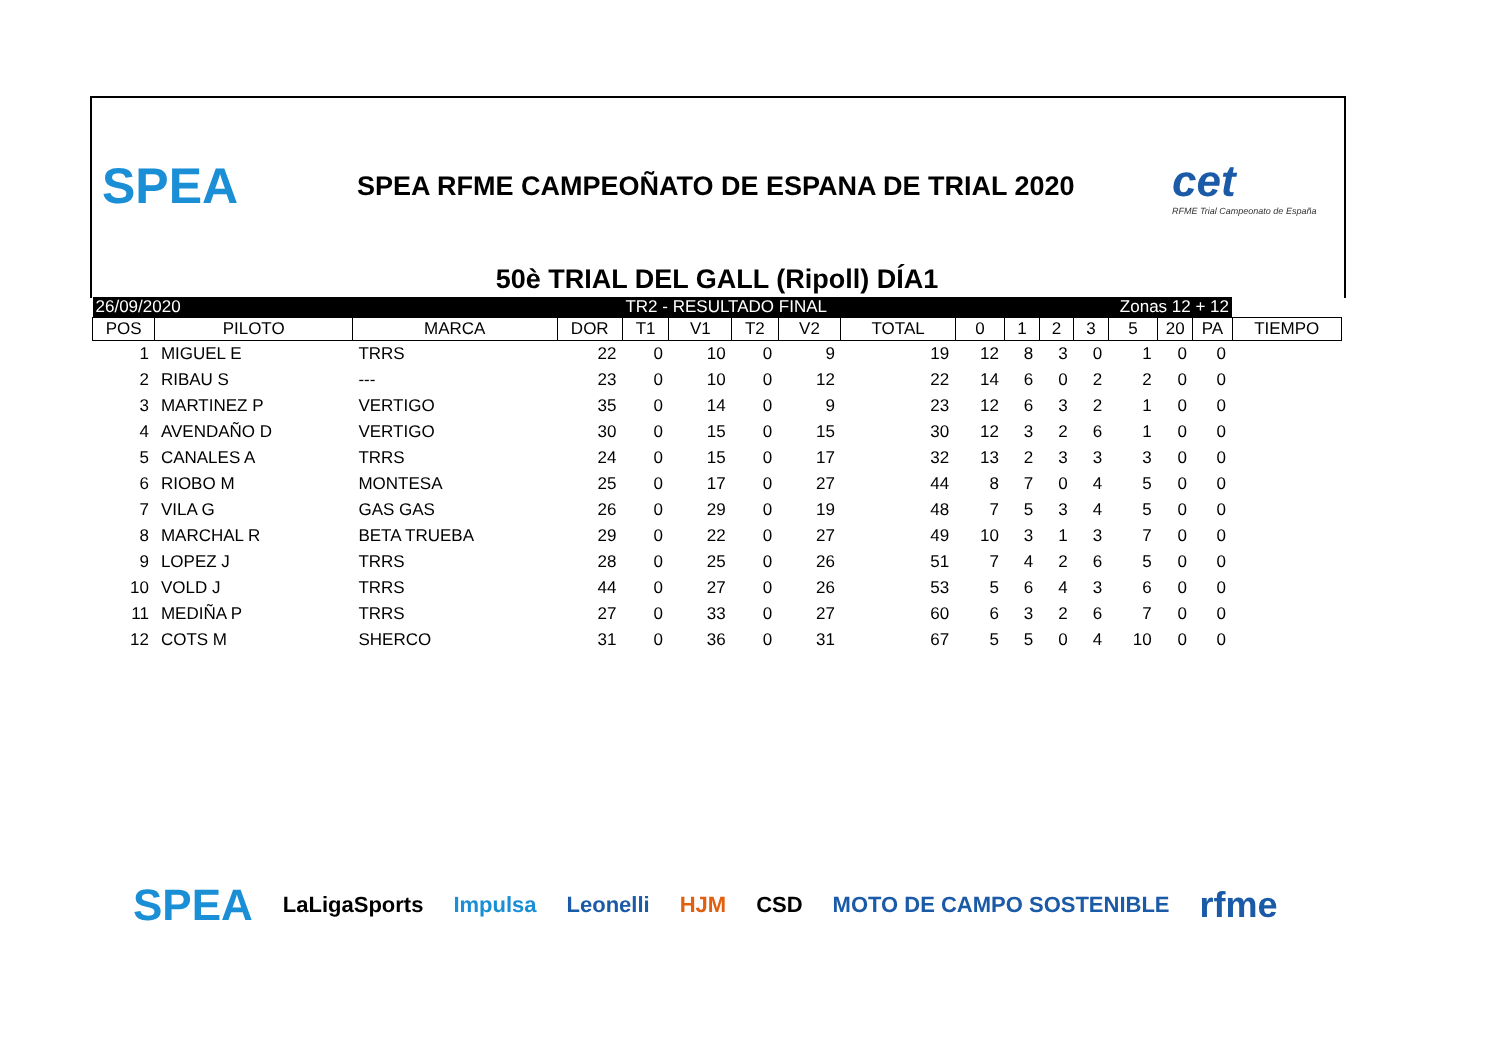SPEA
SPEA RFME CAMPEOÑATO DE ESPANA DE TRIAL 2020
cet
RFME Trial Campeonato de España
50è TRIAL DEL GALL (Ripoll) DÍA1
| 26/09/2020 | | | | TR2 - RESULTADO FINAL | | | | | Zonas 12 + 12 | | | | | | | |
| POS | PILOTO | MARCA | DOR | T1 | V1 | T2 | V2 | TOTAL | 0 | 1 | 2 | 3 | 5 | 20 | PA | TIEMPO |
| 1 | MIGUEL E | TRRS | 22 | 0 | 10 | 0 | 9 | 19 | 12 | 8 | 3 | 0 | 1 | 0 | 0 | |
| 2 | RIBAU S | --- | 23 | 0 | 10 | 0 | 12 | 22 | 14 | 6 | 0 | 2 | 2 | 0 | 0 | |
| 3 | MARTINEZ P | VERTIGO | 35 | 0 | 14 | 0 | 9 | 23 | 12 | 6 | 3 | 2 | 1 | 0 | 0 | |
| 4 | AVENDAÑO D | VERTIGO | 30 | 0 | 15 | 0 | 15 | 30 | 12 | 3 | 2 | 6 | 1 | 0 | 0 | |
| 5 | CANALES A | TRRS | 24 | 0 | 15 | 0 | 17 | 32 | 13 | 2 | 3 | 3 | 3 | 0 | 0 | |
| 6 | RIOBO M | MONTESA | 25 | 0 | 17 | 0 | 27 | 44 | 8 | 7 | 0 | 4 | 5 | 0 | 0 | |
| 7 | VILA G | GAS GAS | 26 | 0 | 29 | 0 | 19 | 48 | 7 | 5 | 3 | 4 | 5 | 0 | 0 | |
| 8 | MARCHAL R | BETA TRUEBA | 29 | 0 | 22 | 0 | 27 | 49 | 10 | 3 | 1 | 3 | 7 | 0 | 0 | |
| 9 | LOPEZ J | TRRS | 28 | 0 | 25 | 0 | 26 | 51 | 7 | 4 | 2 | 6 | 5 | 0 | 0 | |
| 10 | VOLD J | TRRS | 44 | 0 | 27 | 0 | 26 | 53 | 5 | 6 | 4 | 3 | 6 | 0 | 0 | |
| 11 | MEDIÑA P | TRRS | 27 | 0 | 33 | 0 | 27 | 60 | 6 | 3 | 2 | 6 | 7 | 0 | 0 | |
| 12 | COTS M | SHERCO | 31 | 0 | 36 | 0 | 31 | 67 | 5 | 5 | 0 | 4 | 10 | 0 | 0 | |
SPEA LaLigaSports Impulsa Leonelli HJM CSD MOTO DE CAMPO SOSTENIBLE rfme